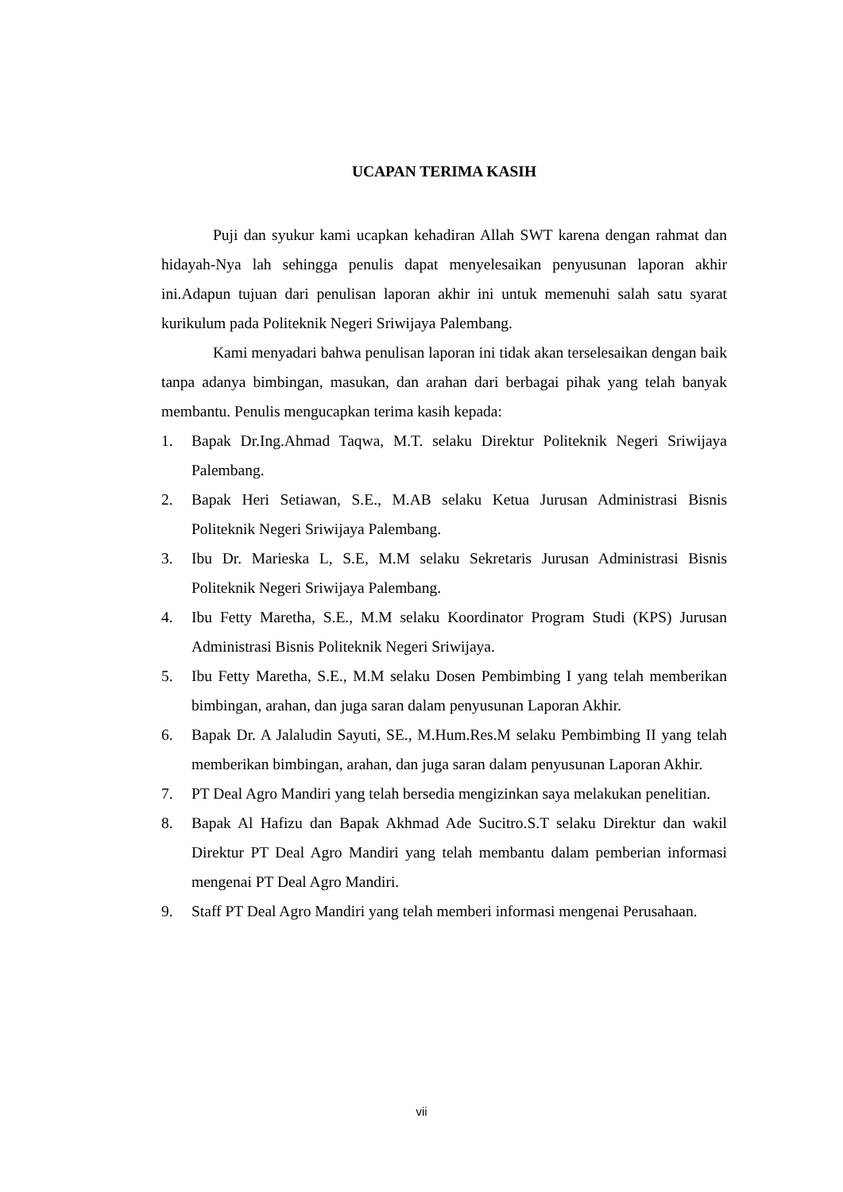UCAPAN TERIMA KASIH
Puji dan syukur kami ucapkan kehadiran Allah SWT karena dengan rahmat dan hidayah-Nya lah sehingga penulis dapat menyelesaikan penyusunan laporan akhir ini.Adapun tujuan dari penulisan laporan akhir ini untuk memenuhi salah satu syarat kurikulum pada Politeknik Negeri Sriwijaya Palembang.
Kami menyadari bahwa penulisan laporan ini tidak akan terselesaikan dengan baik tanpa adanya bimbingan, masukan, dan arahan dari berbagai pihak yang telah banyak membantu. Penulis mengucapkan terima kasih kepada:
1. Bapak Dr.Ing.Ahmad Taqwa, M.T. selaku Direktur Politeknik Negeri Sriwijaya Palembang.
2. Bapak Heri Setiawan, S.E., M.AB selaku Ketua Jurusan Administrasi Bisnis Politeknik Negeri Sriwijaya Palembang.
3. Ibu Dr. Marieska L, S.E, M.M selaku Sekretaris Jurusan Administrasi Bisnis Politeknik Negeri Sriwijaya Palembang.
4. Ibu Fetty Maretha, S.E., M.M selaku Koordinator Program Studi (KPS) Jurusan Administrasi Bisnis Politeknik Negeri Sriwijaya.
5. Ibu Fetty Maretha, S.E., M.M selaku Dosen Pembimbing I yang telah memberikan bimbingan, arahan, dan juga saran dalam penyusunan Laporan Akhir.
6. Bapak Dr. A Jalaludin Sayuti, SE., M.Hum.Res.M selaku Pembimbing II yang telah memberikan bimbingan, arahan, dan juga saran dalam penyusunan Laporan Akhir.
7. PT Deal Agro Mandiri yang telah bersedia mengizinkan saya melakukan penelitian.
8. Bapak Al Hafizu dan Bapak Akhmad Ade Sucitro.S.T selaku Direktur dan wakil Direktur PT Deal Agro Mandiri yang telah membantu dalam pemberian informasi mengenai PT Deal Agro Mandiri.
9. Staff PT Deal Agro Mandiri yang telah memberi informasi mengenai Perusahaan.
vii